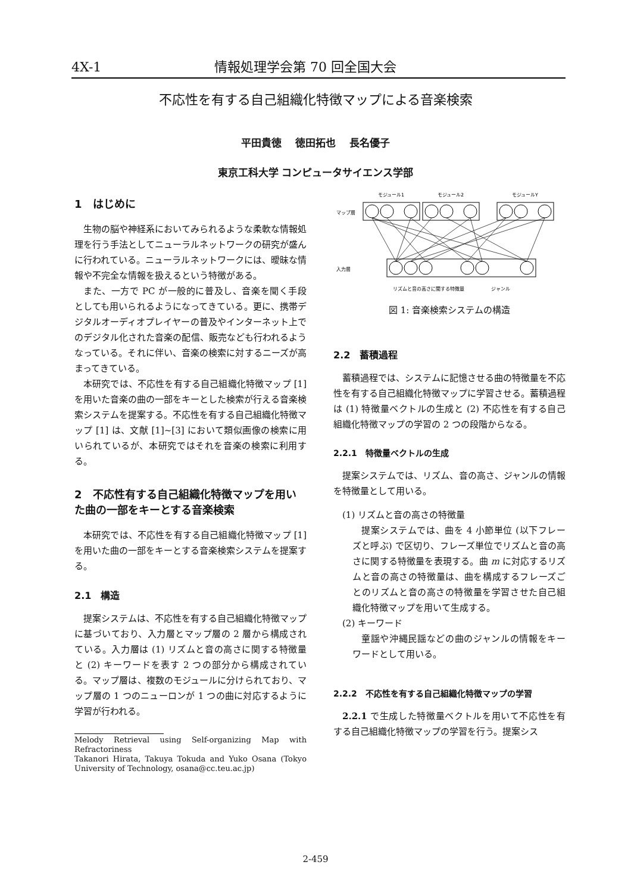4X-1 情報処理学会第 70 回全国大会
不応性を有する自己組織化特徴マップによる音楽検索
平田貴徳　 徳田拓也　 長名優子
東京工科大学 コンピュータサイエンス学部
1　はじめに
生物の脳や神経系においてみられるような柔軟な情報処理を行う手法としてニューラルネットワークの研究が盛んに行われている。ニューラルネットワークには、曖昧な情報や不完全な情報を扱えるという特徴がある。
また、一方で PC が一般的に普及し、音楽を聞く手段としても用いられるようになってきている。更に、携帯デジタルオーディオプレイヤーの普及やインターネット上でのデジタル化された音楽の配信、販売なども行われるようなっている。それに伴い、音楽の検索に対するニーズが高まってきている。
本研究では、不応性を有する自己組織化特徴マップ [1] を用いた音楽の曲の一部をキーとした検索が行える音楽検索システムを提案する。不応性を有する自己組織化特徴マップ [1] は、文献 [1]~[3] において類似画像の検索に用いられているが、本研究ではそれを音楽の検索に利用する。
2　不応性有する自己組織化特徴マップを用いた曲の一部をキーとする音楽検索
本研究では、不応性を有する自己組織化特徴マップ [1] を用いた曲の一部をキーとする音楽検索システムを提案する。
2.1　構造
提案システムは、不応性を有する自己組織化特徴マップに基づいており、入力層とマップ層の 2 層から構成されている。入力層は (1) リズムと音の高さに関する特徴量と (2) キーワードを表す 2 つの部分から構成されている。マップ層は、複数のモジュールに分けられており、マップ層の 1 つのニューロンが 1 つの曲に対応するように学習が行われる。
Melody Retrieval using Self-organizing Map with Refractoriness
Takanori Hirata, Takuya Tokuda and Yuko Osana (Tokyo University of Technology, osana@cc.teu.ac.jp)
モジュール1
モジュール2
モジュールY
マップ層
入力層
リズムと音の高さに関する特徴量
ジャンル
図 1: 音楽検索システムの構造
2.2　蓄積過程
蓄積過程では、システムに記憶させる曲の特徴量を不応性を有する自己組織化特徴マップに学習させる。蓄積過程は (1) 特徴量ベクトルの生成と (2) 不応性を有する自己組織化特徴マップの学習の 2 つの段階からなる。
2.2.1　特徴量ベクトルの生成
提案システムでは、リズム、音の高さ、ジャンルの情報を特徴量として用いる。
(1) リズムと音の高さの特徴量
提案システムでは、曲を 4 小節単位 (以下フレーズと呼ぶ) で区切り、フレーズ単位でリズムと音の高さに関する特徴量を表現する。曲 m に対応するリズムと音の高さの特徴量は、曲を構成するフレーズごとのリズムと音の高さの特徴量を学習させた自己組織化特徴マップを用いて生成する。
(2) キーワード
童謡や沖縄民謡などの曲のジャンルの情報をキーワードとして用いる。
2.2.2　不応性を有する自己組織化特徴マップの学習
2.2.1 で生成した特徴量ベクトルを用いて不応性を有する自己組織化特徴マップの学習を行う。提案シス
2-459